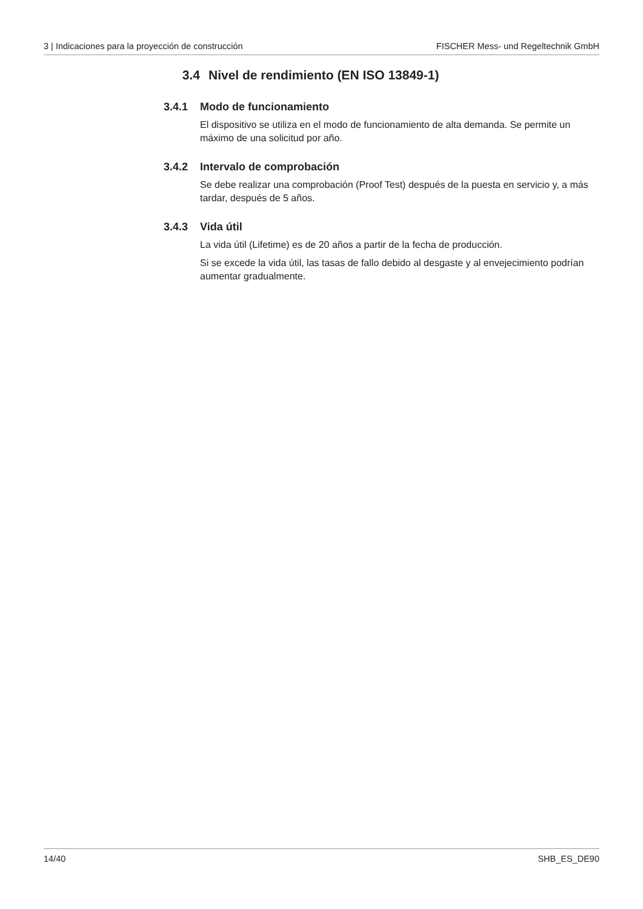3 | Indicaciones para la proyección de construcción FISCHER Mess- und Regeltechnik GmbH
3.4 Nivel de rendimiento (EN ISO 13849-1)
3.4.1 Modo de funcionamiento
El dispositivo se utiliza en el modo de funcionamiento de alta demanda. Se permite un máximo de una solicitud por año.
3.4.2 Intervalo de comprobación
Se debe realizar una comprobación (Proof Test) después de la puesta en servicio y, a más tardar, después de 5 años.
3.4.3 Vida útil
La vida útil (Lifetime) es de 20 años a partir de la fecha de producción.
Si se excede la vida útil, las tasas de fallo debido al desgaste y al envejecimiento podrían aumentar gradualmente.
14/40 SHB_ES_DE90